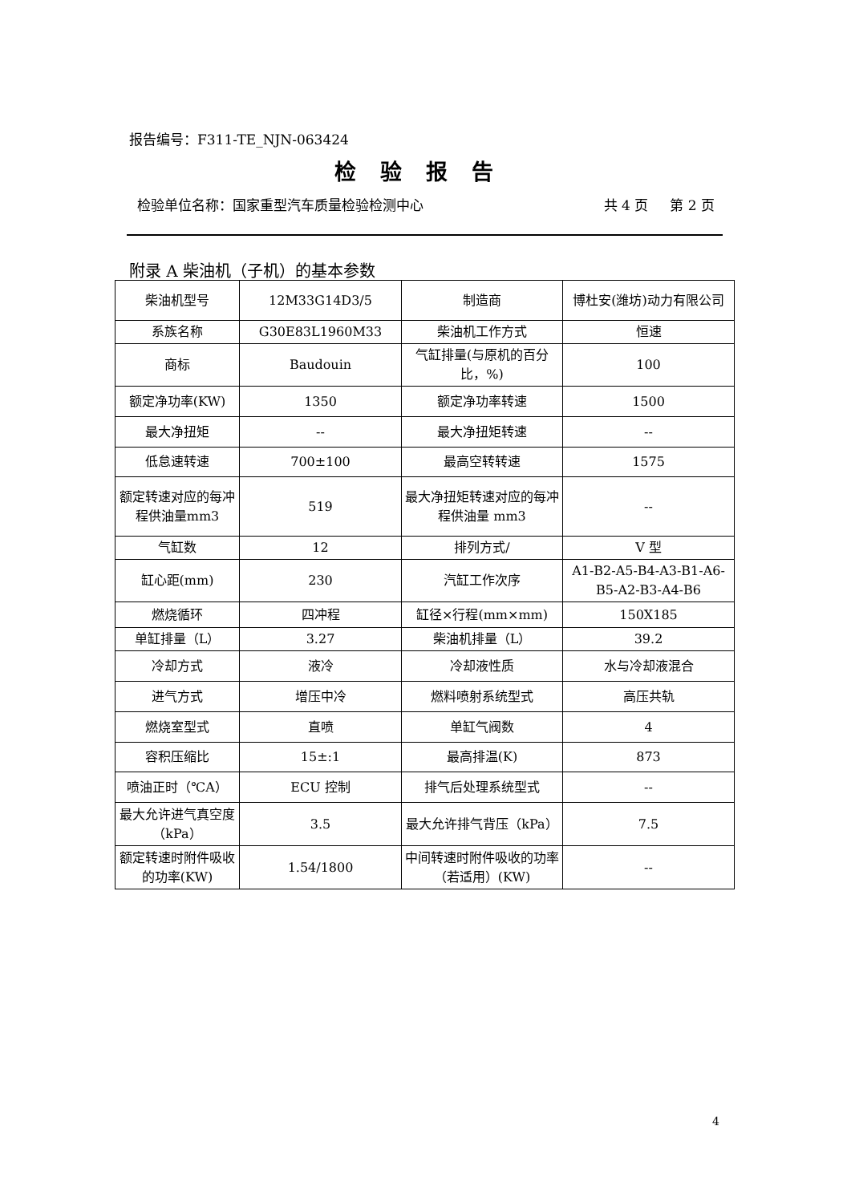报告编号：F311-TE_NJN-063424
检验报告
检验单位名称：国家重型汽车质量检验检测中心 共 4 页 第 2 页
附录 A 柴油机（子机）的基本参数
| 柴油机型号 | 12M33G14D3/5 | 制造商 | 博杜安(潍坊)动力有限公司 |
| 系族名称 | G30E83L1960M33 | 柴油机工作方式 | 恒速 |
| 商标 | Baudouin | 气缸排量(与原机的百分比，%) | 100 |
| 额定净功率(KW) | 1350 | 额定净功率转速 | 1500 |
| 最大净扭矩 | -- | 最大净扭矩转速 | -- |
| 低怠速转速 | 700±100 | 最高空转转速 | 1575 |
| 额定转速对应的每冲程供油量mm3 | 519 | 最大净扭矩转速对应的每冲程供油量 mm3 | -- |
| 气缸数 | 12 | 排列方式/ | V 型 |
| 缸心距(mm) | 230 | 汽缸工作次序 | A1-B2-A5-B4-A3-B1-A6-B5-A2-B3-A4-B6 |
| 燃烧循环 | 四冲程 | 缸径×行程(mm×mm) | 150X185 |
| 单缸排量（L） | 3.27 | 柴油机排量（L） | 39.2 |
| 冷却方式 | 液冷 | 冷却液性质 | 水与冷却液混合 |
| 进气方式 | 增压中冷 | 燃料喷射系统型式 | 高压共轨 |
| 燃烧室型式 | 直喷 | 单缸气阀数 | 4 |
| 容积压缩比 | 15±:1 | 最高排温(K) | 873 |
| 喷油正时（℃A） | ECU 控制 | 排气后处理系统型式 | -- |
| 最大允许进气真空度（kPa） | 3.5 | 最大允许排气背压（kPa） | 7.5 |
| 额定转速时附件吸收的功率(KW) | 1.54/1800 | 中间转速时附件吸收的功率（若适用）(KW) | -- |
4